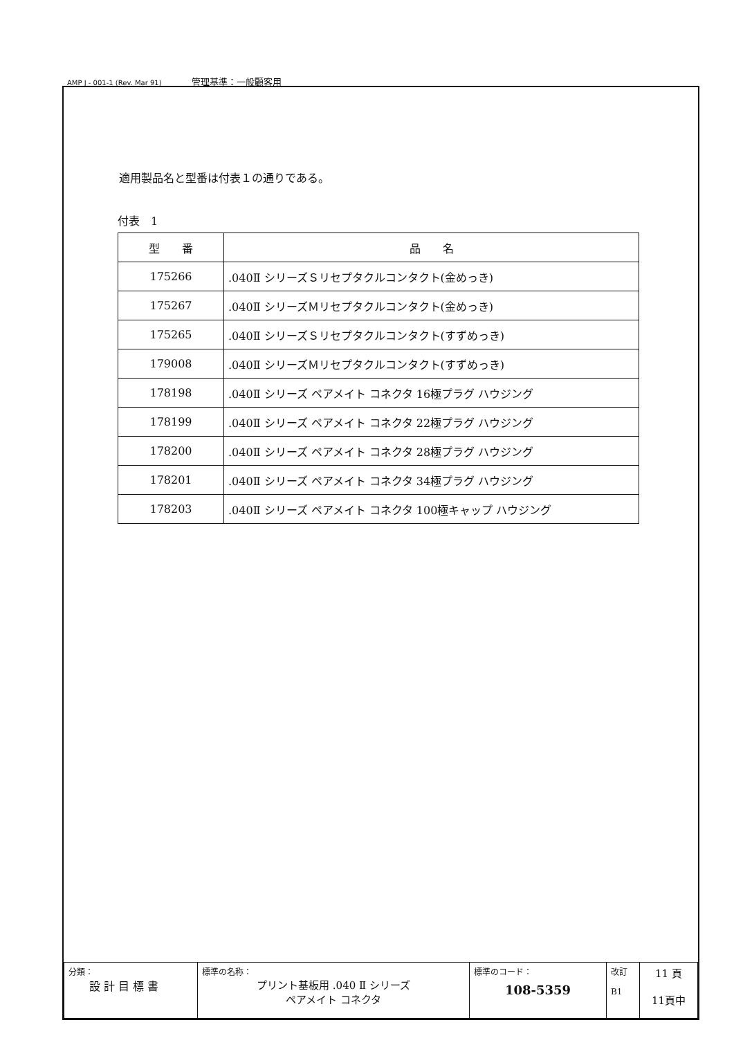AMP J - 001-1 (Rev. Mar 91) 管理基準：一般顧客用
適用製品名と型番は付表１の通りである。
付表　1
| 型 番 | 品 名 |
| --- | --- |
| 175266 | .040Ⅱ シリーズＳリセプタクルコンタクト(金めっき) |
| 175267 | .040Ⅱ シリーズＭリセプタクルコンタクト(金めっき) |
| 175265 | .040Ⅱ シリーズＳリセプタクルコンタクト(すずめっき) |
| 179008 | .040Ⅱ シリーズＭリセプタクルコンタクト(すずめっき) |
| 178198 | .040Ⅱ シリーズ ペアメイト コネクタ 16極プラグ ハウジング |
| 178199 | .040Ⅱ シリーズ ペアメイト コネクタ 22極プラグ ハウジング |
| 178200 | .040Ⅱ シリーズ ペアメイト コネクタ 28極プラグ ハウジング |
| 178201 | .040Ⅱ シリーズ ペアメイト コネクタ 34極プラグ ハウジング |
| 178203 | .040Ⅱ シリーズ ペアメイト コネクタ 100極キャップ ハウジング |
| 分類： 設 計 目 標 書 | 標準の名称： プリント基板用 .040 Ⅱ シリーズ ペアメイト コネクタ | 標準のコード： 108-5359 | 改訂 B1 | 11 頁 11頁中 |